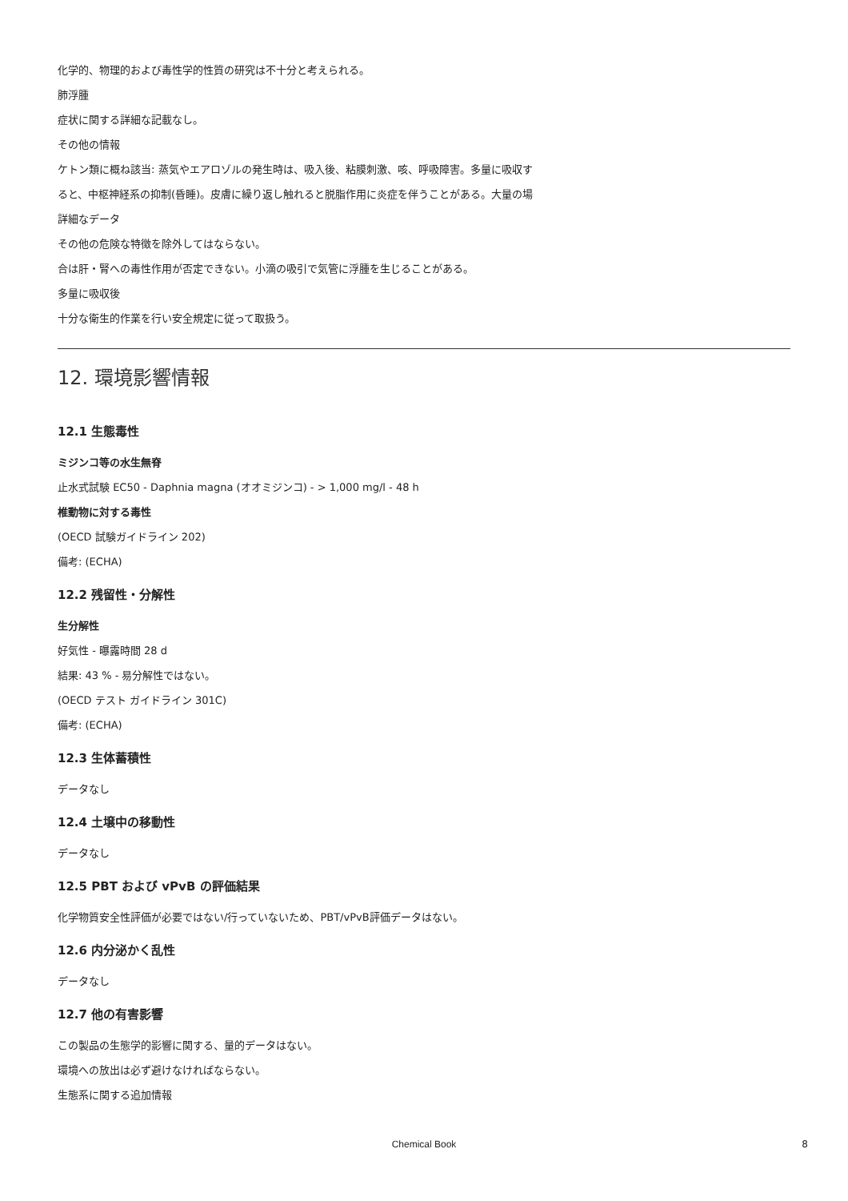化学的、物理的および毒性学的性質の研究は不十分と考えられる。
肺浮腫
症状に関する詳細な記載なし。
その他の情報
ケトン類に概ね該当: 蒸気やエアロゾルの発生時は、吸入後、粘膜刺激、咳、呼吸障害。多量に吸収す
ると、中枢神経系の抑制(昏睡)。皮膚に繰り返し触れると脱脂作用に炎症を伴うことがある。大量の場
詳細なデータ
その他の危険な特徴を除外してはならない。
合は肝・腎への毒性作用が否定できない。小滴の吸引で気管に浮腫を生じることがある。
多量に吸収後
十分な衛生的作業を行い安全規定に従って取扱う。
12. 環境影響情報
12.1 生態毒性
ミジンコ等の水生無脊
止水式試験 EC50 - Daphnia magna (オオミジンコ) - > 1,000 mg/l - 48 h
椎動物に対する毒性
(OECD 試験ガイドライン 202)
備考: (ECHA)
12.2 残留性・分解性
生分解性
好気性 - 曝露時間 28 d
結果: 43 % - 易分解性ではない。
(OECD テスト ガイドライン 301C)
備考: (ECHA)
12.3 生体蓄積性
データなし
12.4 土壌中の移動性
データなし
12.5 PBT および vPvB の評価結果
化学物質安全性評価が必要ではない/行っていないため、PBT/vPvB評価データはない。
12.6 内分泌かく乱性
データなし
12.7 他の有害影響
この製品の生態学的影響に関する、量的データはない。
環境への放出は必ず避けなければならない。
生態系に関する追加情報
Chemical Book 8